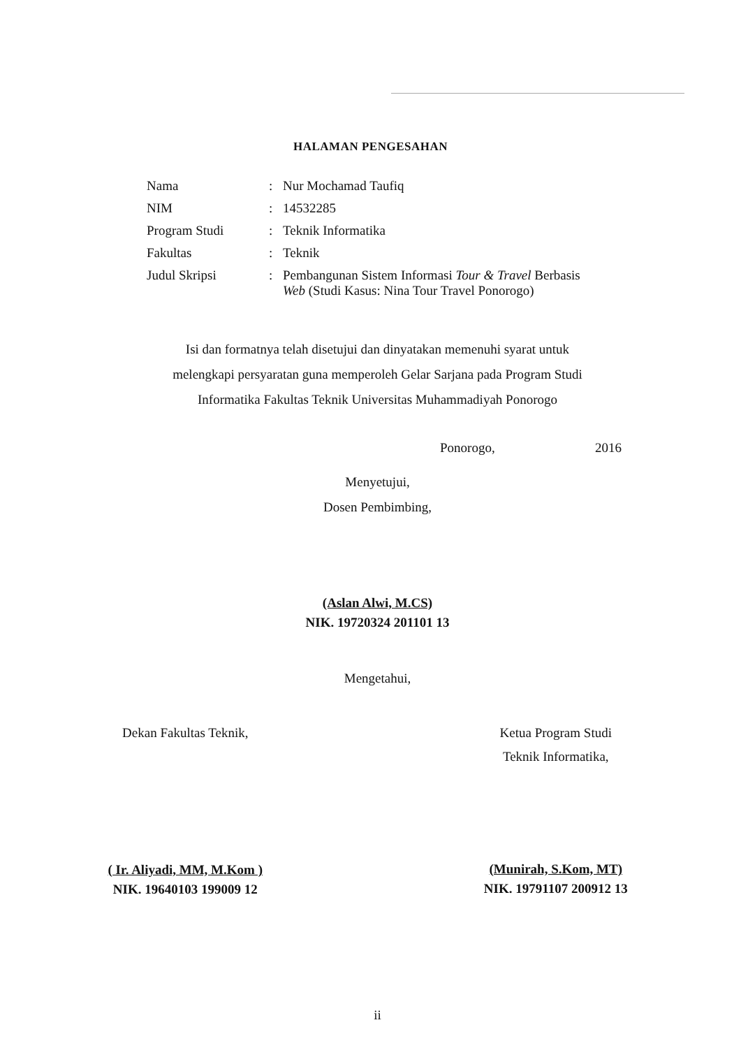HALAMAN PENGESAHAN
| Nama | : | Nur Mochamad Taufiq |
| NIM | : | 14532285 |
| Program Studi | : | Teknik Informatika |
| Fakultas | : | Teknik |
| Judul Skripsi | : | Pembangunan Sistem Informasi Tour & Travel Berbasis Web (Studi Kasus: Nina Tour Travel Ponorogo) |
Isi dan formatnya telah disetujui dan dinyatakan memenuhi syarat untuk
melengkapi persyaratan guna memperoleh Gelar Sarjana pada Program Studi
Informatika Fakultas Teknik Universitas Muhammadiyah Ponorogo
Ponorogo, 2016
Menyetujui,
Dosen Pembimbing,
(Aslan Alwi, M.CS)
NIK. 19720324 201101 13
Mengetahui,
Dekan Fakultas Teknik,
( Ir. Aliyadi, MM, M.Kom )
NIK. 19640103 199009 12
Ketua Program Studi
Teknik Informatika,
(Munirah, S.Kom, MT)
NIK. 19791107 200912 13
ii